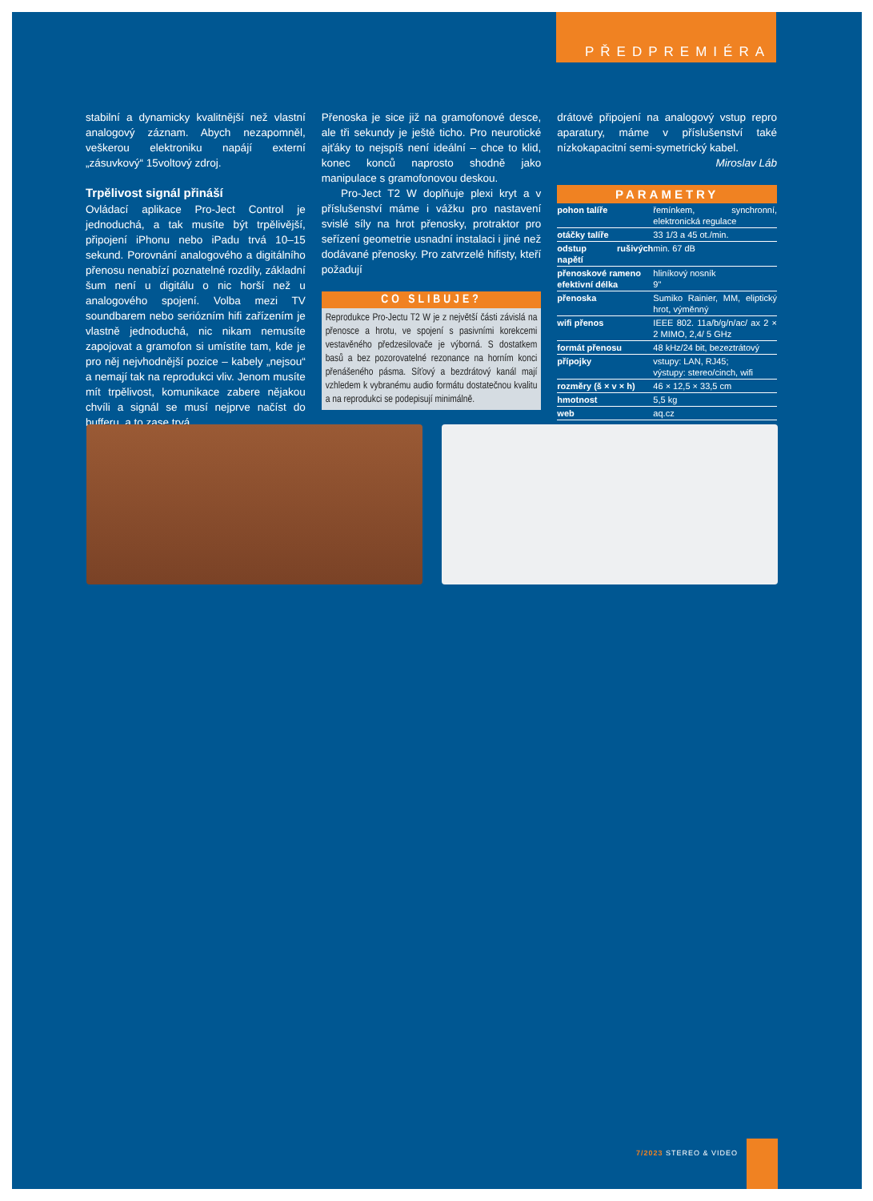PŘEDPREMIÉRA
stabilní a dynamicky kvalitnější než vlastní analogový záznam. Abych nezapomněl, veškerou elektroniku napájí externí „zásuvkový“ 15voltový zdroj.
Trpělivost signál přináší
Ovládací aplikace Pro-Ject Control je jednoduchá, a tak musíte být trpělivější, připojení iPhonu nebo iPadu trvá 10–15 sekund. Porovnání analogového a digitálního přenosu nenabízí poznatelné rozdíly, základní šum není u digitálu o nic horší než u analogového spojení. Volba mezi TV soundbarem nebo seriózním hifi zařízením je vlastně jednoduchá, nic nikam nemusíte zapojovat a gramofon si umístíte tam, kde je pro něj nejvhodnější pozice – kabely „nejsou“ a nemají tak na reprodukci vliv. Jenom musíte mít trpělivost, komunikace zabere nějakou chvíli a signál se musí nejprve načíst do bufferu, a to zase trvá.
Přenoska je sice již na gramofonové desce, ale tři sekundy je ještě ticho. Pro neurotické ajťáky to nejspíš není ideální – chce to klid, konec konců naprosto shodně jako manipulace s gramofonovou deskou.
Pro-Ject T2 W doplňuje plexi kryt a v příslušenství máme i vážku pro nastavení svislé síly na hrot přenosky, protraktor pro seřízení geometrie usnadní instalaci i jiné než dodávané přenosky. Pro zatvrzelé hifisty, kteří požadují
CO SLIBUJE?
Reprodukce Pro-Jectu T2 W je z největší části závislá na přenosce a hrotu, ve spojení s pasivními korekcemi vestavěného předzesilovače je výborná. S dostatkem basů a bez pozorovatelné rezonance na horním konci přenášeného pásma. Síťový a bezdrátový kanál mají vzhledem k vybranému audio formátu dostatečnou kvalitu a na reprodukci se podepisují minimálně.
drátové připojení na analogový vstup repro aparatury, máme v příslušenství také nízkokapacitní semi-symetrický kabel.
Miroslav Láb
PARAMETRY
| pohon talíře | řemínkem, synchronní, elektronická regulace |
| otáčky talíře | 33 1/3 a 45 ot./min. |
| odstup rušivých napětí | min. 67 dB |
| přenoskové rameno efektivní délka | hliníkový nosník 9" |
| přenoska | Sumiko Rainier, MM, eliptický hrot, výměnný |
| wifi přenos | IEEE 802. 11a/b/g/n/ac/ ax 2 × 2 MIMO, 2,4/ 5 GHz |
| formát přenosu | 48 kHz/24 bit, bezeztrátový |
| přípojky | vstupy: LAN, RJ45; výstupy: stereo/cinch, wifi |
| rozměry (š × v × h) | 46 × 12,5 × 33,5 cm |
| hmotnost | 5,5 kg |
| web | aq.cz |
7/2023 STEREO & VIDEO